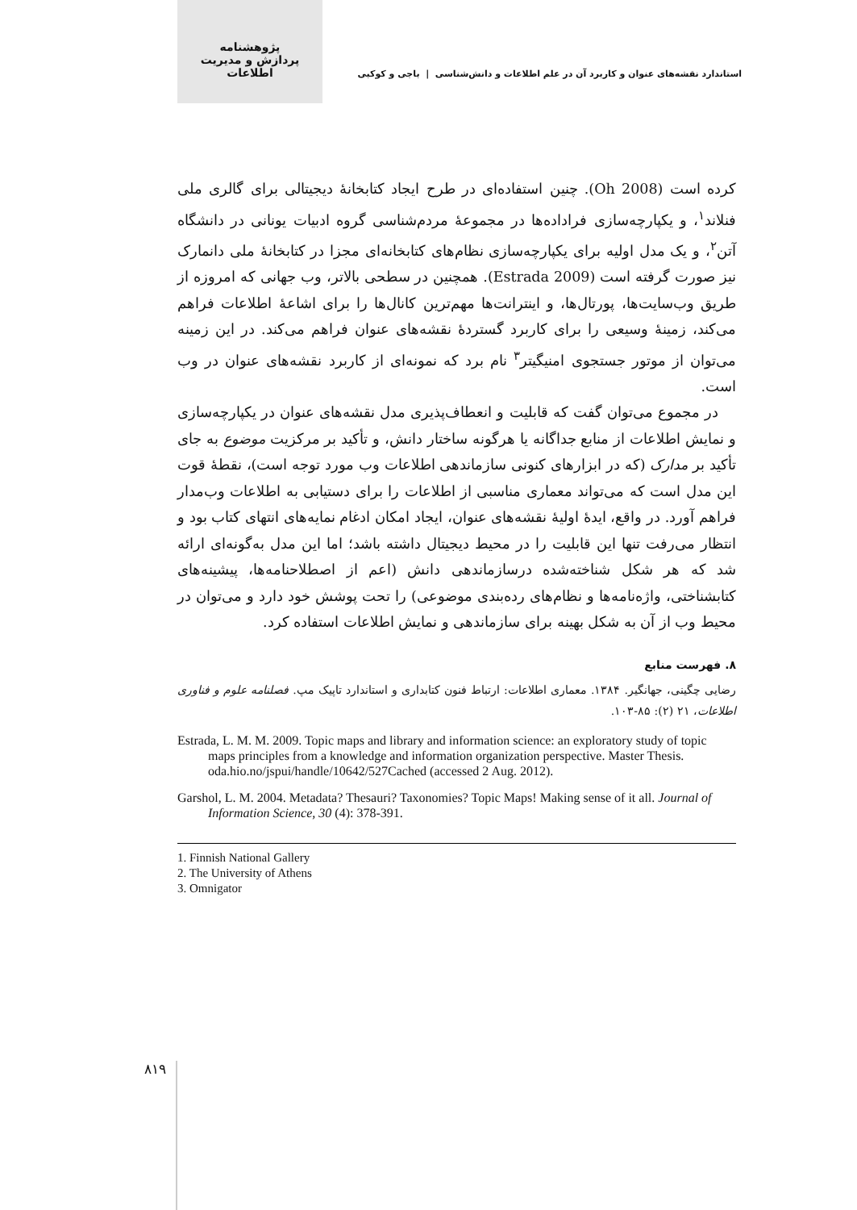پژوهشنامه
پردازش و مدیریت اطلاعات
استاندارد نقشه‌های عنوان و کاربرد آن در علم اطلاعات و دانش‌شناسی | باجی و کوکبی
کرده است (Oh 2008). چنین استفاده‌ای در طرح ایجاد کتابخانهٔ دیجیتالی برای گالری ملی فنلاند<sup>۱</sup>، و یکپارچه‌سازی فراداده‌ها در مجموعهٔ مردم‌شناسی گروه ادبیات یونانی در دانشگاه آتن<sup>۲</sup>، و یک مدل اولیه برای یکپارچه‌سازی نظام‌های کتابخانه‌ای مجزا در کتابخانهٔ ملی دانمارک نیز صورت گرفته است (Estrada 2009). همچنین در سطحی بالاتر، وب جهانی که امروزه از طریق وب‌سایت‌ها، پورتال‌ها، و اینترانت‌ها مهم‌ترین کانال‌ها را برای اشاعهٔ اطلاعات فراهم می‌کند، زمینهٔ وسیعی را برای کاربرد گستردهٔ نقشه‌های عنوان فراهم می‌کند. در این زمینه می‌توان از موتور جستجوی امنیگیتر<sup>۳</sup> نام برد که نمونه‌ای از کاربرد نقشه‌های عنوان در وب است.
در مجموع می‌توان گفت که قابلیت و انعطاف‌پذیری مدل نقشه‌های عنوان در یکپارچه‌سازی و نمایش اطلاعات از منابع جداگانه یا هرگونه ساختار دانش، و تأکید بر مرکزیت موضوع به جای تأکید بر مدارک (که در ابزارهای کنونی سازماندهی اطلاعات وب مورد توجه است)، نقطهٔ قوت این مدل است که می‌تواند معماری مناسبی از اطلاعات را برای دستیابی به اطلاعات وب‌مدار فراهم آورد. در واقع، ایدهٔ اولیهٔ نقشه‌های عنوان، ایجاد امکان ادغام نمایه‌های انتهای کتاب بود و انتظار می‌رفت تنها این قابلیت را در محیط دیجیتال داشته باشد؛ اما این مدل به‌گونه‌ای ارائه شد که هر شکل شناخته‌شده درسازماندهی دانش (اعم از اصطلاحنامه‌ها، پیشینه‌های کتابشناختی، واژه‌نامه‌ها و نظام‌های رده‌بندی موضوعی) را تحت پوشش خود دارد و می‌توان در محیط وب از آن به شکل بهینه برای سازماندهی و نمایش اطلاعات استفاده کرد.
۸. فهرست منابع
رضایی چگینی، جهانگیر. ۱۳۸۴. معماری اطلاعات: ارتباط فنون کتابداری و استاندارد تاپیک مپ. فصلنامه علوم و فناوری اطلاعات، ۲۱ (۲): ۸۵-۱۰۳.
Estrada, L. M. M. 2009. Topic maps and library and information science: an exploratory study of topic maps principles from a knowledge and information organization perspective. Master Thesis. oda.hio.no/jspui/handle/10642/527Cached (accessed 2 Aug. 2012).
Garshol, L. M. 2004. Metadata? Thesauri? Taxonomies? Topic Maps! Making sense of it all. Journal of Information Science, 30 (4): 378-391.
1. Finnish National Gallery
2. The University of Athens
3. Omnigator
۸۱۹